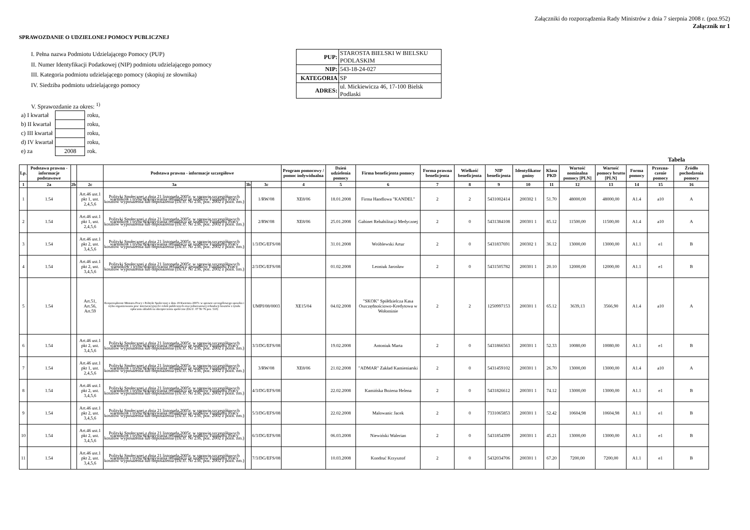Załączniki do rozporządzenia Rady Ministrów z dnia 7 sierpnia 2008 r. (poz.952)
Załącznik nr 1
SPRAWOZDANIE O UDZIELONEJ POMOCY PUBLICZNEJ
I. Pełna nazwa Podmiotu Udzielającego Pomocy (PUP)
II. Numer Identyfikacji Podatkowej (NIP) podmiotu udzielającego pomocy
III. Kategoria podmiotu udzielającego pomocy (skopiuj ze słownika)
IV. Siedziba podmiotu udzielającego pomocy
| PUP: | STAROSTA BIELSKI W BIELSKU PODLASKIM |
| NIP: | 543-18-24-027 |
| KATEGORIA | SP |
| ADRES: | ul. Mickiewicza 46, 17-100 Bielsk Podlaski |
V. Sprawozdanie za okres: <sup>1)</sup>
| a) I kwartał | | roku, |
| b) II kwartał | | roku, |
| c) III kwartał | | roku, |
| d) IV kwartał | | roku, |
| e) za | 2008 | rok. |
Tabela
| Lp. | Podstawa prawna - informacje podstawowe | | | Podstawa prawna - informacje szczegółowe | | | Program pomocowy / pomoc indywidualna | Dzień udzielenia pomocy | Firma beneficjenta pomocy | Forma prawna beneficjenta | Wielkość beneficjenta | NIP beneficjenta | Identyfikator gminy | Klasa PKD | Wartość nominalna pomocy [PLN] | Wartość pomocy brutto [PLN] | Forma pomocy | Przezna-czenie pomocy | Źródło pochodzenia pomocy |
| --- | --- | --- | --- | --- | --- | --- | --- | --- | --- | --- | --- | --- | --- | --- | --- | --- | --- | --- | --- |
| 1 | 2a | 2b | 2c | 3a | 3b | 3c | 4 | 5 | 6 | 7 | 8 | 9 | 10 | 11 | 12 | 13 | 14 | 15 | 16 |
| 1 | 1.54 | | Art.46 ust.1 pkt 1, ust. 2,4,5,6 | Polityki Społecznej z dnia 21 listopada 2005r. w sprawie szczegółowych warunków i trybu dokonywania refundacji ze środków Funduszu Pracy kosztów wyposażenia lub doposażenia (Dz.U. Nr 236, poz. 2002 z późn. zm.) | | 1/RW/08 | XE8/06 | 18.01.2008 | Firma Handlowa "KANDEL" | 2 | 2 | 5431002414 | 200302 1 | 51.70 | 48000,00 | 48000,00 | A1.4 | a10 | A |
| 2 | 1.54 | | Art.46 ust.1 pkt 1, ust. 2,4,5,6 | Polityki Społecznej z dnia 21 listopada 2005r. w sprawie szczegółowych warunków i trybu dokonywania refundacji ze środków Funduszu Pracy kosztów wyposażenia lub doposażenia (Dz.U. Nr 236, poz. 2002 z późn. zm.) | | 2/RW/08 | XE8/06 | 25.01.2008 | Gabinet Rehabilitacji Medycznej | 2 | 0 | 5431384108 | 200301 1 | 85.12 | 11500,00 | 11500,00 | A1.4 | a10 | A |
| 3 | 1.54 | | Art.46 ust.1 pkt 2, ust. 3,4,5,6 | Polityki Społecznej z dnia 21 listopada 2005r. w sprawie szczegółowych warunków i trybu dokonywania refundacji ze środków Funduszu Pracy kosztów wyposażenia lub doposażenia (Dz.U. Nr 236, poz. 2002 z późn. zm.) | | 1/3/DG/EFS/08 | | 31.01.2008 | Wróblewski Artur | 2 | 0 | 5431837691 | 200302 1 | 36.12 | 13000,00 | 13000,00 | A1.1 | e1 | B |
| 4 | 1.54 | | Art.46 ust.1 pkt 2, ust. 3,4,5,6 | Polityki Społecznej z dnia 21 listopada 2005r. w sprawie szczegółowych warunków i trybu dokonywania refundacji ześrodków Funduszu Pracy kosztów wyposażenia lub doposażenia (Dz.U. Nr 236, poz. 2002 z późn. zm.) | | 2/3/DG/EFS/08 | | 01.02.2008 | Leoniuk Jarosław | 2 | 0 | 5431505782 | 200301 1 | 20.10 | 12000,00 | 12000,00 | A1.1 | e1 | B |
| 5 | 1.54 | | Art.51, Art.56, Art.59 | Rozporządzenie Ministra Pracy i Polityki Społecznej z dnia 19 Kwietnia 2007r. w sprawie szczegółowego sposobu i trybu organizowania prac interwencyjnych i robót publicznych oraz jednorazowej refundacji kosztów z tytułu opłacania składek na ubezpieczenia społeczne (Dz.U. 07 Nr 76 poz. 510) | | UMPI/08/0003 | XE15/04 | 04.02.2008 | "SKOK" Spółdzielcza Kasa Oszczędnościowo-Kredytowa w Wołominie | 2 | 2 | 1250997153 | 200301 1 | 65.12 | 3639,13 | 3566,90 | A1.4 | a10 | A |
| 6 | 1.54 | | Art.46 ust.1 pkt 2, ust. 3,4,5,6 | Polityki Społecznej z dnia 21 listopada 2005r. w sprawie szczegółowych warunków i trybu dokonywania refundacji ze środków Funduszu Pracy kosztów wyposażenia lub doposażenia (Dz.U. Nr 236, poz. 2002 z późn. zm.) | | 3/3/DG/EFS/08 | | 19.02.2008 | Antoniuk Marta | 2 | 0 | 5431866563 | 200301 1 | 52.33 | 10080,00 | 10080,00 | A1.1 | e1 | B |
| 7 | 1.54 | | Art.46 ust.1 pkt 1, ust. 2,4,5,6 | Polityki Społecznej z dnia 21 listopada 2005r. w sprawie szczegółowych warunków i trybu dokonywania refundacji ze środków Funduszu Pracy kosztów wyposażenia lub doposażenia (Dz.U. Nr 236, poz. 2002 z późn. zm.) | | 3/RW/08 | XE8/06 | 21.02.2008 | "ADMAR" Zakład Kamieniarski | 2 | 0 | 5431459102 | 200301 1 | 26.70 | 13000,00 | 13000,00 | A1.4 | a10 | A |
| 8 | 1.54 | | Art.46 ust.1 pkt 2, ust. 3,4,5,6 | Polityki Społecznej z dnia 21 listopada 2005r. w sprawie szczegółowych warunków i trybu dokonywania refundacji ze środków Funduszu Pracy kosztów wyposażenia lub doposażenia (Dz.U. Nr 236, poz. 2002 z późn. zm.) | | 4/3/DG/EFS/08 | | 22.02.2008 | Kamińska Bożena Helena | 2 | 0 | 5431826612 | 200301 1 | 74.12 | 13000,00 | 13000,00 | A1.1 | e1 | B |
| 9 | 1.54 | | Art.46 ust.1 pkt 2, ust. 3,4,5,6 | Polityki Społecznej z dnia 21 listopada 2005r. w sprawie szczegółowych warunków i trybu dokonywania refundacji ze środków Funduszu Pracy kosztów wyposażenia lub doposażenia (Dz.U. Nr 236, poz. 2002 z późn. zm.) | | 5/3/DG/EFS/08 | | 22.02.2008 | Malowanic Jacek | 2 | 0 | 7331065853 | 200301 1 | 52.42 | 10604,98 | 10604,98 | A1.1 | e1 | B |
| 10 | 1.54 | | Art.46 ust.1 pkt 2, ust. 3,4,5,6 | Polityki Społecznej z dnia 21 listopada 2005r. w sprawie szczegółowych warunków i trybu dokonywania refundacji ze środków Funduszu Pracy kosztów wyposażenia lub doposażenia (Dz.U. Nr 236, poz. 2002 z późn. zm.) | | 6/3/DG/EFS/08 | | 06.03.2008 | Niewiński Walerian | 2 | 0 | 5431854399 | 200301 1 | 45.21 | 13000,00 | 13000,00 | A1.1 | e1 | B |
| 11 | 1.54 | | Art.46 ust.1 pkt 2, ust. 3,4,5,6 | Polityki Społecznej z dnia 21 listopada 2005r. w sprawie szczegółowych warunków i trybu dokonywania refundacji ze środków Funduszu Pracy kosztów wyposażenia lub doposażenia (Dz.U. Nr 236, poz. 2002 z późn. zm.) | | 7/3/DG/EFS/08 | | 10.03.2008 | Kondruć Krzysztof | 2 | 0 | 5432034706 | 200301 1 | 67.20 | 7200,00 | 7200,00 | A1.1 | e1 | B |